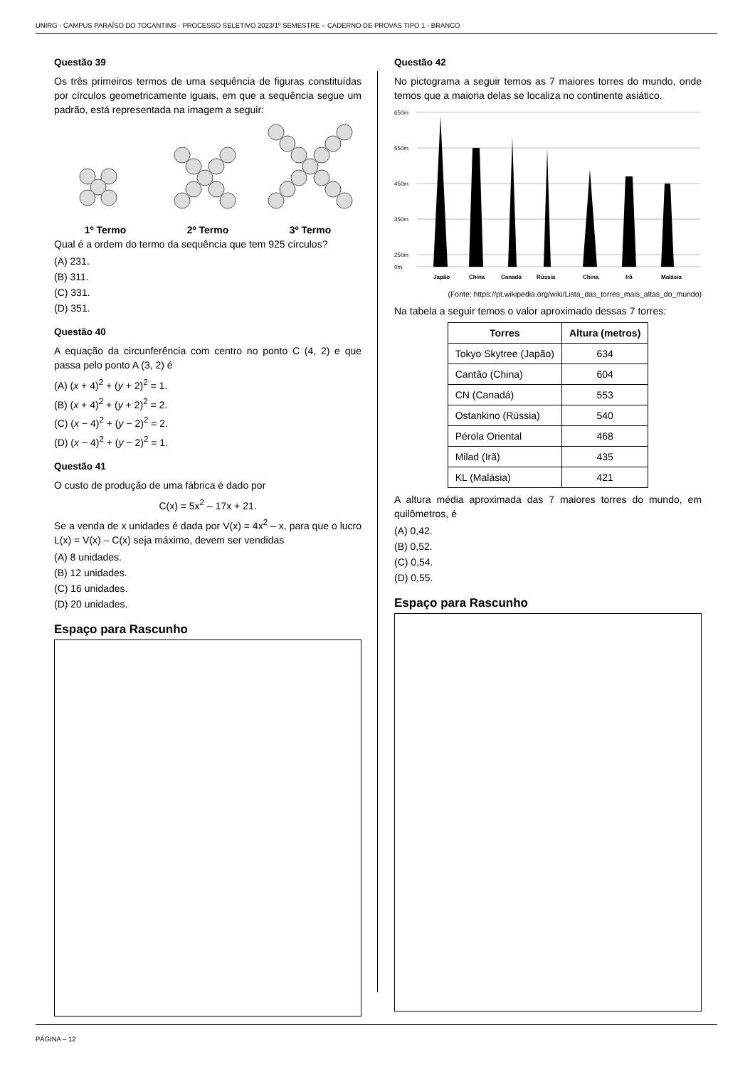UNIRG - CAMPUS PARAÍSO DO TOCANTINS - PROCESSO SELETIVO 2023/1º SEMESTRE – CADERNO DE PROVAS TIPO 1 - BRANCO
Questão 39
Os três primeiros termos de uma sequência de figuras constituídas por círculos geometricamente iguais, em que a sequência segue um padrão, está representada na imagem a seguir:
1º Termo 2º Termo 3º Termo
Qual é a ordem do termo da sequência que tem 925 círculos?
(A) 231.
(B) 311.
(C) 331.
(D) 351.
Questão 40
A equação da circunferência com centro no ponto C (4, 2) e que passa pelo ponto A (3, 2) é
(A) (x + 4)<sup>2</sup> + (y + 2)<sup>2</sup> = 1.
(B) (x + 4)<sup>2</sup> + (y + 2)<sup>2</sup> = 2.
(C) (x − 4)<sup>2</sup> + (y − 2)<sup>2</sup> = 2.
(D) (x − 4)<sup>2</sup> + (y − 2)<sup>2</sup> = 1.
Questão 41
O custo de produção de uma fábrica é dado por
C(x) = 5x<sup>2</sup> – 17x + 21.
Se a venda de x unidades é dada por V(x) = 4x<sup>2</sup> – x, para que o lucro L(x) = V(x) – C(x) seja máximo, devem ser vendidas
(A) 8 unidades.
(B) 12 unidades.
(C) 16 unidades.
(D) 20 unidades.
Espaço para Rascunho
Questão 42
No pictograma a seguir temos as 7 maiores torres do mundo, onde temos que a maioria delas se localiza no continente asiático.
650m
550m
450m
350m
250m
0m
Japão
China
Canadá
Rússia
China
Irã
Malásia
(Fonte: https://pt.wikipedia.org/wiki/Lista_das_torres_mais_altas_do_mundo)
Na tabela a seguir temos o valor aproximado dessas 7 torres:
| Torres | Altura (metros) |
| --- | --- |
| Tokyo Skytree (Japão) | 634 |
| Cantão (China) | 604 |
| CN (Canadá) | 553 |
| Ostankino (Rússia) | 540 |
| Pérola Oriental | 468 |
| Milad (Irã) | 435 |
| KL (Malásia) | 421 |
A altura média aproximada das 7 maiores torres do mundo, em quilômetros, é
(A) 0,42.
(B) 0,52.
(C) 0,54.
(D) 0,55.
Espaço para Rascunho
PÁGINA – 12